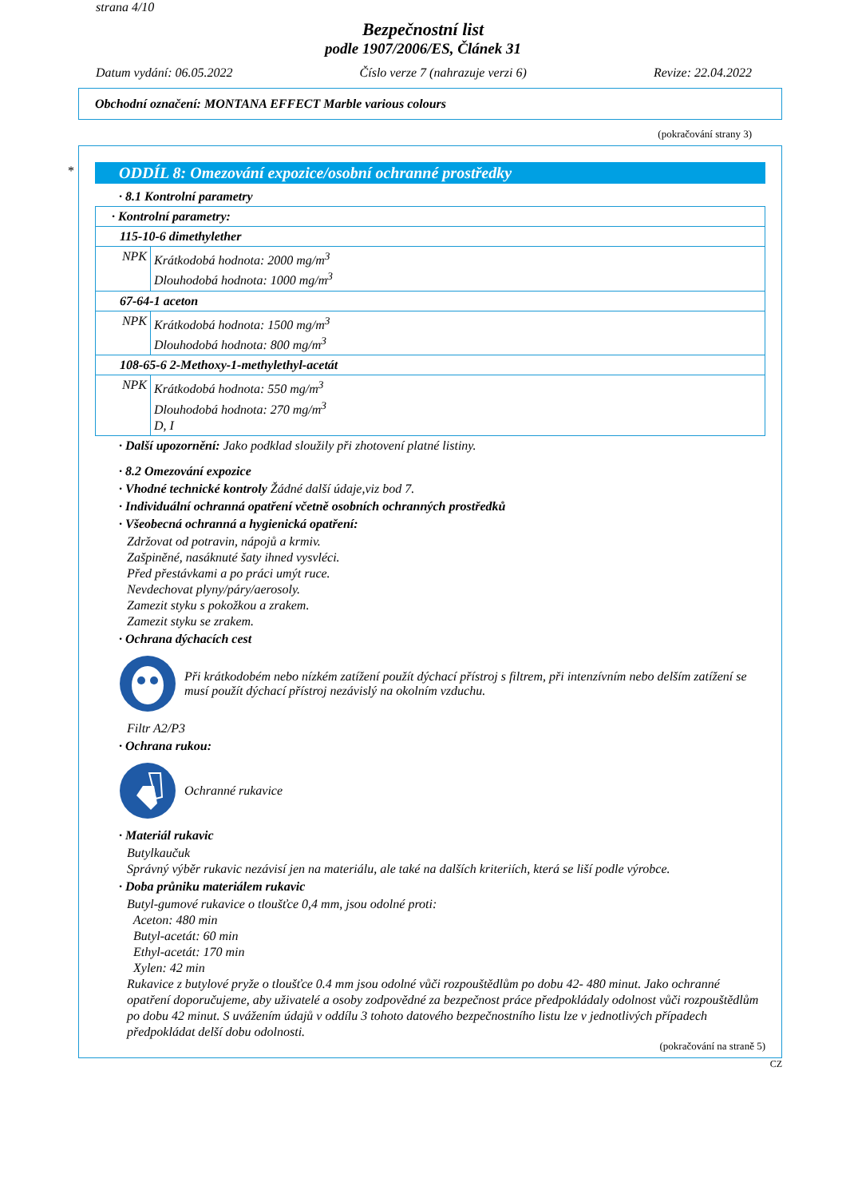strana 4/10
Bezpečnostní list
podle 1907/2006/ES, Článek 31
Datum vydání: 06.05.2022 Číslo verze 7 (nahrazuje verzi 6) Revize: 22.04.2022
Obchodní označení: MONTANA EFFECT Marble various colours
(pokračování strany 3)
*
ODDÍL 8: Omezování expozice/osobní ochranné prostředky
· 8.1 Kontrolní parametry
| · Kontrolní parametry: | |
| 115-10-6 dimethylether | |
| NPK | Krátkodobá hodnota: 2000 mg/m<sup>3</sup> Dlouhodobá hodnota: 1000 mg/m<sup>3</sup> |
| 67-64-1 aceton | |
| NPK | Krátkodobá hodnota: 1500 mg/m<sup>3</sup> Dlouhodobá hodnota: 800 mg/m<sup>3</sup> |
| 108-65-6 2-Methoxy-1-methylethyl-acetát | |
| NPK | Krátkodobá hodnota: 550 mg/m<sup>3</sup> Dlouhodobá hodnota: 270 mg/m<sup>3</sup> D, I |
· Další upozornění: Jako podklad sloužily při zhotovení platné listiny.
· 8.2 Omezování expozice
· Vhodné technické kontroly Žádné další údaje,viz bod 7.
· Individuální ochranná opatření včetně osobních ochranných prostředků
· Všeobecná ochranná a hygienická opatření:
Zdržovat od potravin, nápojů a krmiv.
Zašpiněné, nasáknuté šaty ihned vysvléci.
Před přestávkami a po práci umýt ruce.
Nevdechovat plyny/páry/aerosoly.
Zamezit styku s pokožkou a zrakem.
Zamezit styku se zrakem.
· Ochrana dýchacích cest
Při krátkodobém nebo nízkém zatížení použít dýchací přístroj s filtrem, při intenzívním nebo delším zatížení se musí použít dýchací přístroj nezávislý na okolním vzduchu.
Filtr A2/P3
· Ochrana rukou:
Ochranné rukavice
· Materiál rukavic
Butylkaučuk
Správný výběr rukavic nezávisí jen na materiálu, ale také na dalších kriteriích, která se liší podle výrobce.
· Doba průniku materiálem rukavic
Butyl-gumové rukavice o tloušťce 0,4 mm, jsou odolné proti:
Aceton: 480 min
Butyl-acetát: 60 min
Ethyl-acetát: 170 min
Xylen: 42 min
Rukavice z butylové pryže o tloušťce 0.4 mm jsou odolné vůči rozpouštědlům po dobu 42- 480 minut. Jako ochranné opatření doporučujeme, aby uživatelé a osoby zodpovědné za bezpečnost práce předpokládaly odolnost vůči rozpouštědlům po dobu 42 minut. S uvážením údajů v oddílu 3 tohoto datového bezpečnostního listu lze v jednotlivých případech předpokládat delší dobu odolnosti.
(pokračování na straně 5)
CZ